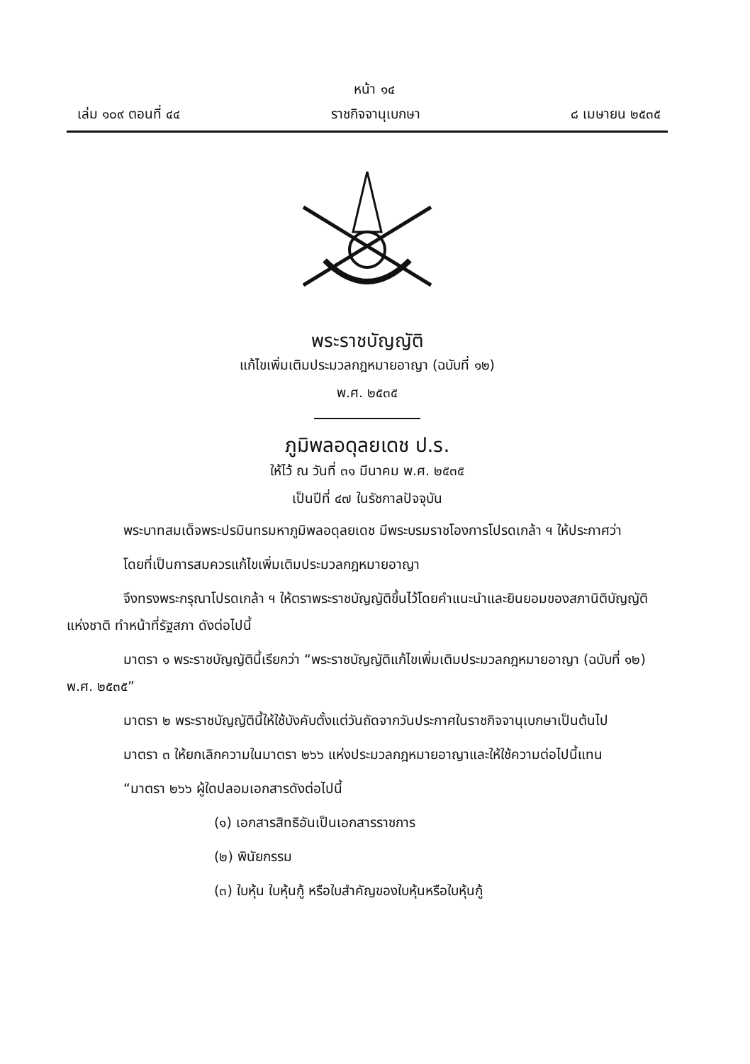หน้า ๑๔
เล่ม ๑๐๙ ตอนที่ ๔๔ ราชกิจจานุเบกษา ๘ เมษายน ๒๕๓๕
พระราชบัญญัติ
แก้ไขเพิ่มเติมประมวลกฎหมายอาญา (ฉบับที่ ๑๒)
พ.ศ. ๒๕๓๕
ภูมิพลอดุลยเดช ป.ร.
ให้ไว้ ณ วันที่ ๓๑ มีนาคม พ.ศ. ๒๕๓๕
เป็นปีที่ ๔๗ ในรัชกาลปัจจุบัน
พระบาทสมเด็จพระปรมินทรมหาภูมิพลอดุลยเดช มีพระบรมราชโองการโปรดเกล้า ฯ ให้ประกาศว่า
โดยที่เป็นการสมควรแก้ไขเพิ่มเติมประมวลกฎหมายอาญา
จึงทรงพระกรุณาโปรดเกล้า ฯ ให้ตราพระราชบัญญัติขึ้นไว้โดยคำแนะนำและยินยอมของสภานิติบัญญัติแห่งชาติ ทำหน้าที่รัฐสภา ดังต่อไปนี้
มาตรา ๑ พระราชบัญญัตินี้เรียกว่า “พระราชบัญญัติแก้ไขเพิ่มเติมประมวลกฎหมายอาญา (ฉบับที่ ๑๒) พ.ศ. ๒๕๓๕”
มาตรา ๒ พระราชบัญญัตินี้ให้ใช้บังคับตั้งแต่วันถัดจากวันประกาศในราชกิจจานุเบกษาเป็นต้นไป
มาตรา ๓ ให้ยกเลิกความในมาตรา ๒๖๖ แห่งประมวลกฎหมายอาญาและให้ใช้ความต่อไปนี้แทน
“มาตรา ๒๖๖ ผู้ใดปลอมเอกสารดังต่อไปนี้
(๑) เอกสารสิทธิอันเป็นเอกสารราชการ
(๒) พินัยกรรม
(๓) ใบหุ้น ใบหุ้นกู้ หรือใบสำคัญของใบหุ้นหรือใบหุ้นกู้